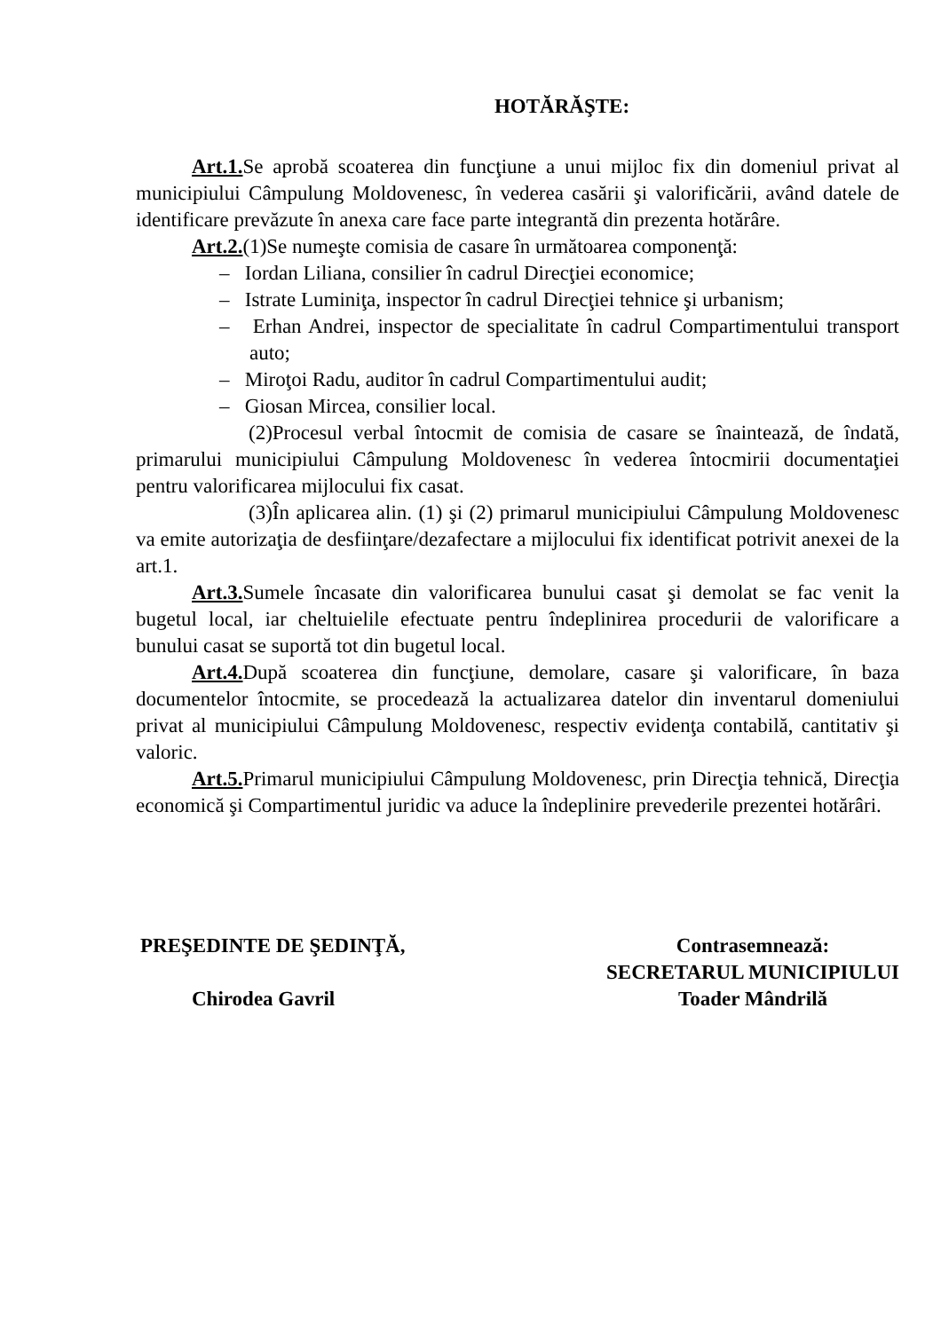HOTĂRĂŞTE:
Art.1. Se aprobă scoaterea din funcţiune a unui mijloc fix din domeniul privat al municipiului Câmpulung Moldovenesc, în vederea casării şi valorificării, având datele de identificare prevăzute în anexa care face parte integrantă din prezenta hotărâre.
Art.2.(1)Se numeşte comisia de casare în următoarea componenţă:
– Iordan Liliana, consilier în cadrul Direcţiei economice;
– Istrate Luminiţa, inspector în cadrul Direcţiei tehnice şi urbanism;
– Erhan Andrei, inspector de specialitate în cadrul Compartimentului transport auto;
– Miroţoi Radu, auditor în cadrul Compartimentului audit;
– Giosan Mircea, consilier local.
(2)Procesul verbal întocmit de comisia de casare se înaintează, de îndată, primarului municipiului Câmpulung Moldovenesc în vederea întocmirii documentaţiei pentru valorificarea mijlocului fix casat.
(3)În aplicarea alin. (1) şi (2) primarul municipiului Câmpulung Moldovenesc va emite autorizaţia de desfiinţare/dezafectare a mijlocului fix identificat potrivit anexei de la art.1.
Art.3. Sumele încasate din valorificarea bunului casat şi demolat se fac venit la bugetul local, iar cheltuielile efectuate pentru îndeplinirea procedurii de valorificare a bunului casat se suportă tot din bugetul local.
Art.4. După scoaterea din funcţiune, demolare, casare şi valorificare, în baza documentelor întocmite, se procedează la actualizarea datelor din inventarul domeniului privat al municipiului Câmpulung Moldovenesc, respectiv evidenţa contabilă, cantitativ şi valoric.
Art.5. Primarul municipiului Câmpulung Moldovenesc, prin Direcţia tehnică, Direcţia economică şi Compartimentul juridic va aduce la îndeplinire prevederile prezentei hotărâri.
PREŞEDINTE DE ŞEDINŢĂ,
Chirodea Gavril
Contrasemnează:
SECRETARUL MUNICIPIULUI
Toader Mândrilă